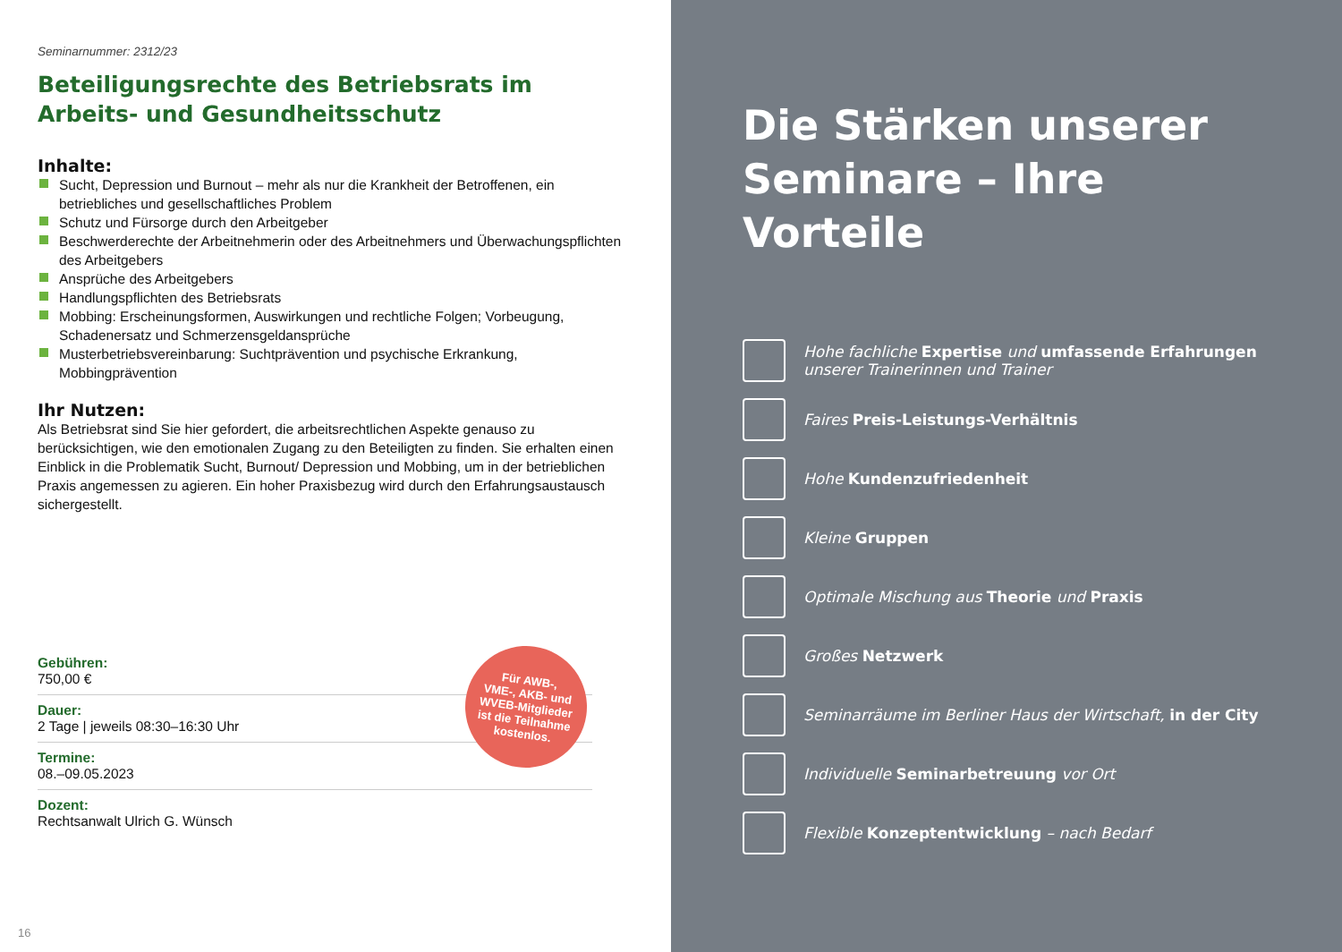Seminarnummer: 2312/23
Beteiligungsrechte des Betriebsrats im
Arbeits- und Gesundheitsschutz
Inhalte:
Sucht, Depression und Burnout – mehr als nur die Krankheit der Betroffenen, ein betriebliches und gesellschaftliches Problem
Schutz und Fürsorge durch den Arbeitgeber
Beschwerderechte der Arbeitnehmerin oder des Arbeitnehmers und Überwachungspflichten des Arbeitgebers
Ansprüche des Arbeitgebers
Handlungspflichten des Betriebsrats
Mobbing: Erscheinungsformen, Auswirkungen und rechtliche Folgen; Vorbeugung, Schadenersatz und Schmerzensgeldansprüche
Musterbetriebsvereinbarung: Suchtprävention und psychische Erkrankung, Mobbingprävention
Ihr Nutzen:
Als Betriebsrat sind Sie hier gefordert, die arbeitsrechtlichen Aspekte genauso zu berücksichtigen, wie den emotionalen Zugang zu den Beteiligten zu finden. Sie erhalten einen Einblick in die Problematik Sucht, Burnout/ Depression und Mobbing, um in der betrieblichen Praxis angemessen zu agieren. Ein hoher Praxisbezug wird durch den Erfahrungsaustausch sichergestellt.
Gebühren:
750,00 €
Dauer:
2 Tage | jeweils 08:30–16:30 Uhr
Termine:
08.–09.05.2023
Dozent:
Rechtsanwalt Ulrich G. Wünsch
Für AWB-,
VME-, AKB- und
WVEB-Mitglieder
ist die Teilnahme
kostenlos.
16
Die Stärken unserer Seminare – Ihre Vorteile
Hohe fachliche Expertise und umfassende Erfahrungen unserer Trainerinnen und Trainer
Faires Preis-Leistungs-Verhältnis
Hohe Kundenzufriedenheit
Kleine Gruppen
Optimale Mischung aus Theorie und Praxis
Großes Netzwerk
Seminarräume im Berliner Haus der Wirtschaft, in der City
Individuelle Seminarbetreuung vor Ort
Flexible Konzeptentwicklung – nach Bedarf